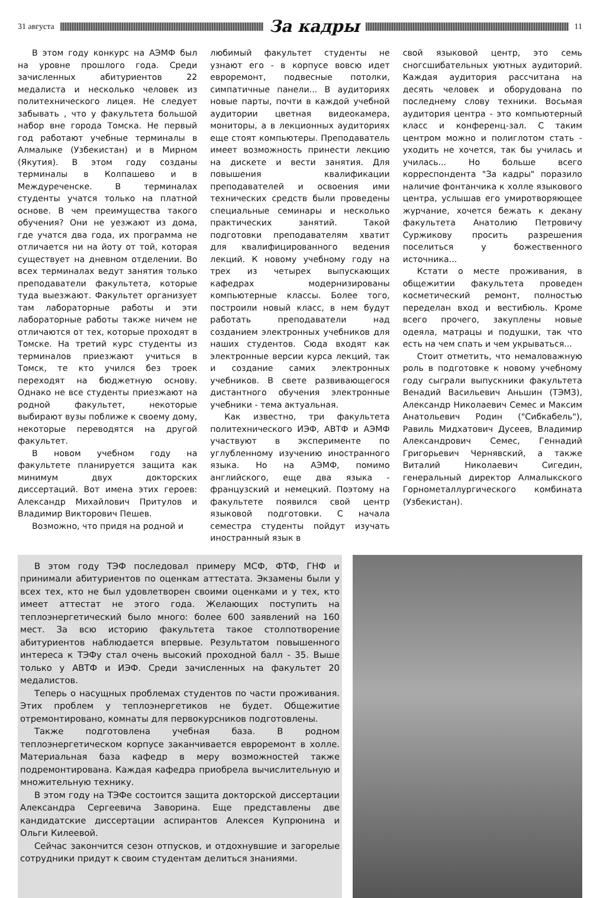31 августа
За кадры
11
В этом году конкурс на АЭМФ был на уровне прошлого года. Среди зачисленных абитуриентов 22 медалиста и несколько человек из политехнического лицея. Не следует забывать , что у факультета большой набор вне города Томска. Не первый год работают учебные терминалы в Алмалыке (Узбекистан) и в Мирном (Якутия). В этом году созданы терминалы в Колпашево и в Междуреченске. В терминалах студенты учатся только на платной основе. В чем преимущества такого обучения? Они не уезжают из дома, где учатся два года, их программа не отличается ни на йоту от той, которая существует на дневном отделении. Во всех терминалах ведут занятия только преподаватели факультета, которые туда выезжают. Факультет организует там лабораторные работы и эти лабораторные работы также ничем не отличаются от тех, которые проходят в Томске. На третий курс студенты из терминалов приезжают учиться в Томск, те кто учился без троек переходят на бюджетную основу. Однако не все студенты приезжают на родной факультет, некоторые выбирают вузы поближе к своему дому, некоторые переводятся на другой факультет.
В новом учебном году на факультете планируется защита как минимум двух докторских диссертаций. Вот имена этих героев: Александр Михайлович Притулов и Владимир Викторович Пешев.
Возможно, что придя на родной и
любимый факультет студенты не узнают его - в корпусе вовсю идет евроремонт, подвесные потолки, симпатичные панели... В аудиториях новые парты, почти в каждой учебной аудитории цветная видеокамера, мониторы, а в лекционных аудиториях еще стоят компьютеры. Преподаватель имеет возможность принести лекцию на дискете и вести занятия. Для повышения квалификации преподавателей и освоения ими технических средств были проведены специальные семинары и несколько практических занятий. Такой подготовки преподавателям хватит для квалифицированного ведения лекций. К новому учебному году на трех из четырех выпускающих кафедрах модернизированы компьютерные классы. Более того, построили новый класс, в нем будут работать преподаватели над созданием электронных учебников для наших студентов. Сюда входят как электронные версии курса лекций, так и создание самих электронных учебников. В свете развивающегося дистантного обучения электронные учебники - тема актуальная.
Как известно, три факультета политехнического ИЭФ, АВТФ и АЭМФ участвуют в эксперименте по углубленному изучению иностранного языка. Но на АЭМФ, помимо английского, еще два языка - французский и немецкий. Поэтому на факультете появился свой центр языковой подготовки. С начала семестра студенты пойдут изучать иностранный язык в
свой языковой центр, это семь сногсшибательных уютных аудиторий. Каждая аудитория рассчитана на десять человек и оборудована по последнему слову техники. Восьмая аудитория центра - это компьютерный класс и конференц-зал. С таким центром можно и полиглотом стать - уходить не хочется, так бы училась и училась... Но больше всего корреспондента "За кадры" поразило наличие фонтанчика к холле языкового центра, услышав его умиротворяющее журчание, хочется бежать к декану факультета Анатолию Петровичу Суржикову просить разрешения поселиться у божественного источника...
Кстати о месте проживания, в общежитии факультета проведен косметический ремонт, полностью переделан вход и вестибюль. Кроме всего прочего, закуплены новые одеяла, матрацы и подушки, так что есть на чем спать и чем укрываться...
Стоит отметить, что немаловажную роль в подготовке к новому учебному году сыграли выпускники факультета Венадий Васильевич Аньшин (ТЭМЗ), Александр Николаевич Семес и Максим Анатольевич Родин ("Сибкабель"), Равиль Мидхатович Дусеев, Владимир Александрович Семес, Геннадий Григорьевич Чернявский, а также Виталий Николаевич Сигедин, генеральный директор Алмалыкского Горнометаллургического комбината (Узбекистан).
В этом году ТЭФ последовал примеру МСФ, ФТФ, ГНФ и принимали абитуриентов по оценкам аттестата. Экзамены были у всех тех, кто не был удовлетворен своими оценками и у тех, кто имеет аттестат не этого года. Желающих поступить на теплоэнергетический было много: более 600 заявлений на 160 мест. За всю историю факультета такое столпотворение абитуриентов наблюдается впервые. Результатом повышенного интереса к ТЭФу стал очень высокий проходной балл - 35. Выше только у АВТФ и ИЭФ. Среди зачисленных на факультет 20 медалистов.
Теперь о насущных проблемах студентов по части проживания. Этих проблем у теплоэнергетиков не будет. Общежитие отремонтировано, комнаты для первокурсников подготовлены.
Также подготовлена учебная база. В родном теплоэнергетическом корпусе заканчивается евроремонт в холле. Материальная база кафедр в меру возможностей также подремонтирована. Каждая кафедра приобрела вычислительную и множительную технику.
В этом году на ТЭФе состоится защита докторской диссертации Александра Сергеевича Заворина. Еще представлены две кандидатские диссертации аспирантов Алексея Купрюнина и Ольги Килеевой.
Сейчас закончится сезон отпусков, и отдохнувшие и загорелые сотрудники придут к своим студентам делиться знаниями.